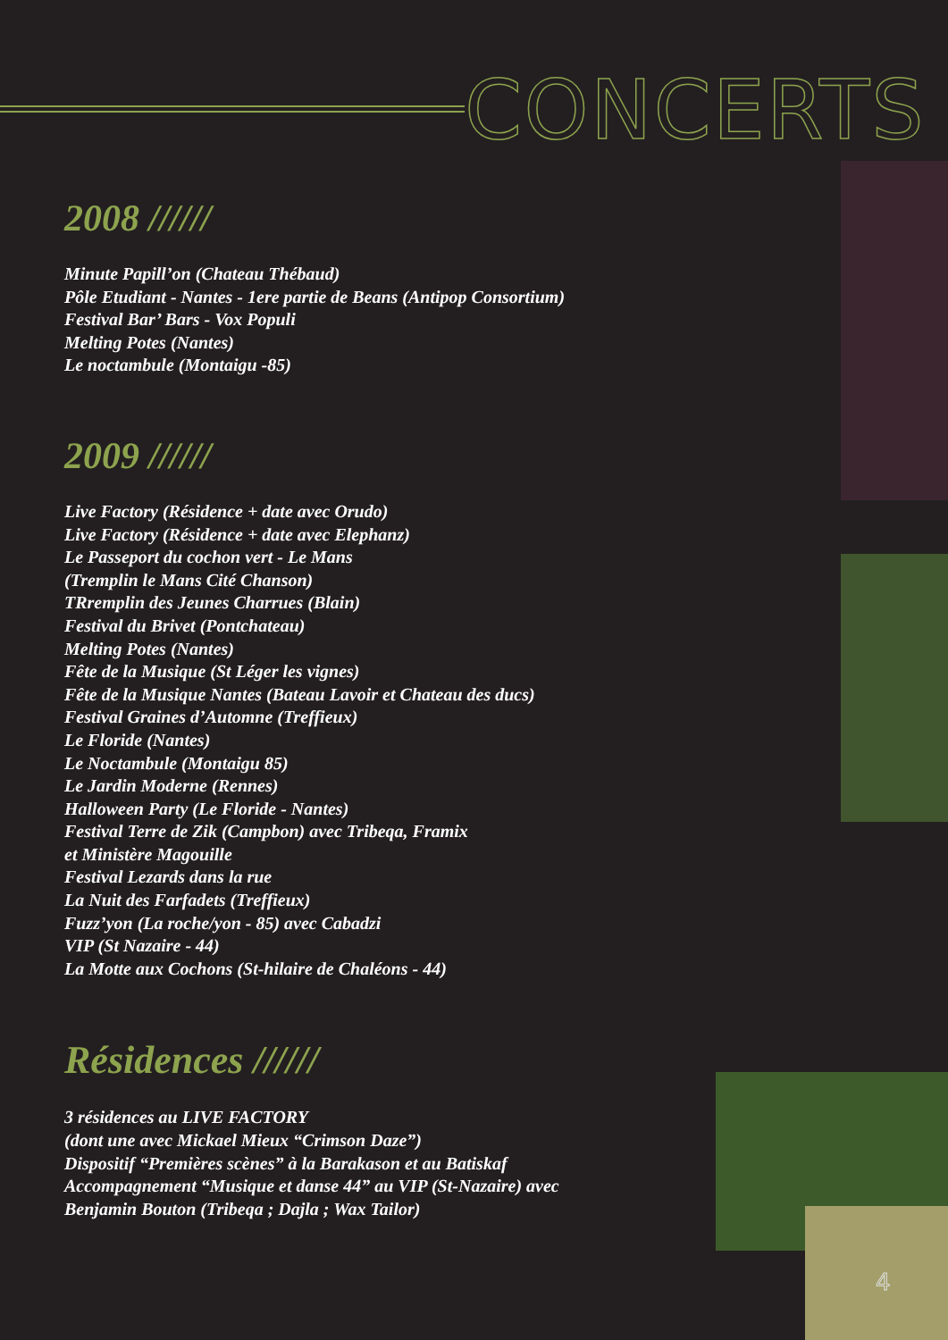CONCERTS
2008 //////
Minute Papill’on (Chateau Thébaud)
Pôle Etudiant - Nantes - 1ere partie de Beans (Antipop Consortium)
Festival Bar’ Bars - Vox Populi
Melting Potes (Nantes)
Le noctambule (Montaigu -85)
2009 //////
Live Factory (Résidence + date avec Orudo)
Live Factory (Résidence + date avec Elephanz)
Le Passeport du cochon vert - Le Mans
(Tremplin le Mans Cité Chanson)
TRremplin des Jeunes Charrues (Blain)
Festival du Brivet (Pontchateau)
Melting Potes (Nantes)
Fête de la Musique (St Léger les vignes)
Fête de la Musique Nantes (Bateau Lavoir et Chateau des ducs)
Festival Graines d’Automne (Treffieux)
Le Floride (Nantes)
Le Noctambule (Montaigu 85)
Le Jardin Moderne (Rennes)
Halloween Party (Le Floride - Nantes)
Festival Terre de Zik (Campbon) avec Tribeqa, Framix
et Ministère Magouille
Festival Lezards dans la rue
La Nuit des Farfadets (Treffieux)
Fuzz’yon (La roche/yon - 85) avec Cabadzi
VIP (St Nazaire - 44)
La Motte aux Cochons (St-hilaire de Chaléons - 44)
Résidences //////
3 résidences au LIVE FACTORY
(dont une avec Mickael Mieux “Crimson Daze”)
Dispositif “Premières scènes” à la Barakason et au Batiskaf
Accompagnement “Musique et danse 44” au VIP (St-Nazaire) avec
Benjamin Bouton (Tribeqa ; Dajla ; Wax Tailor)
4